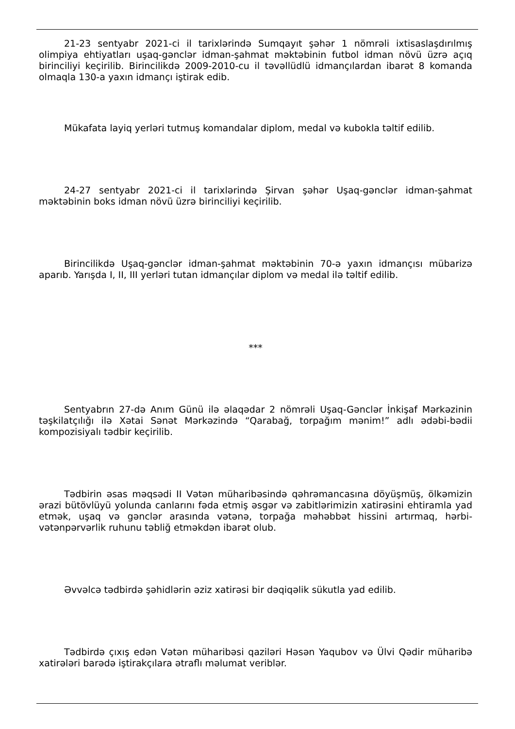21-23 sentyabr 2021-ci il tarixlərində Sumqayıt şəhər 1 nömrəli ixtisaslaşdırılmış olimpiya ehtiyatları uşaq-gənclər idman-şahmat məktəbinin futbol idman növü üzrə açıq birinciliyi keçirilib. Birincilikdə 2009-2010-cu il təvəllüdlü idmançılardan ibarət 8 komanda olmaqla 130-a yaxın idmançı iştirak edib.
Mükafata layiq yerləri tutmuş komandalar diplom, medal və kubokla təltif edilib.
24-27 sentyabr 2021-ci il tarixlərində Şirvan şəhər Uşaq-gənclər idman-şahmat məktəbinin boks idman növü üzrə birinciliyi keçirilib.
Birincilikdə Uşaq-gənclər idman-şahmat məktəbinin 70-ə yaxın idmançısı mübarizə aparıb. Yarışda I, II, III yerləri tutan idmançılar diplom və medal ilə təltif edilib.
***
Sentyabrın 27-də Anım Günü ilə əlaqədar 2 nömrəli Uşaq-Gənclər İnkişaf Mərkəzinin təşkilatçılığı ilə Xətai Sənət Mərkəzində “Qarabağ, torpağım mənim!” adlı ədəbi-bədii kompozisiyalı tədbir keçirilib.
Tədbirin əsas məqsədi II Vətən müharibəsində qəhrəmancasına döyüşmüş, ölkəmizin ərazi bütövlüyü yolunda canlarını fəda etmiş əsgər və zabitlərimizin xatirəsini ehtiramla yad etmək, uşaq və gənclər arasında vətənə, torpağa məhəbbət hissini artırmaq, hərbi-vətənpərvərlik ruhunu təbliğ etməkdən ibarət olub.
Əvvəlcə tədbirdə şəhidlərin əziz xatirəsi bir dəqiqəlik sükutla yad edilib.
Tədbirdə çıxış edən Vətən müharibəsi qaziləri Həsən Yaqubov və Ülvi Qədir müharibə xatirələri barədə iştirakçılara ətraflı məlumat veriblər.